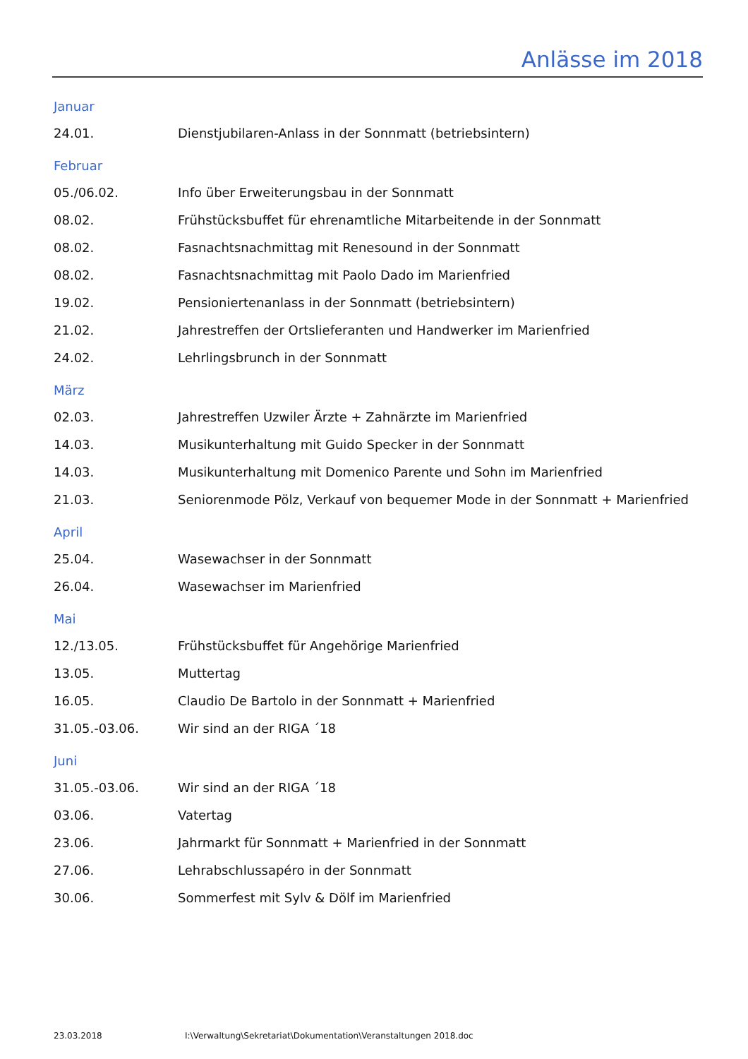Anlässe im 2018
Januar
24.01. Dienstjubilaren-Anlass in der Sonnmatt (betriebsintern)
Februar
05./06.02. Info über Erweiterungsbau in der Sonnmatt
08.02. Frühstücksbuffet für ehrenamtliche Mitarbeitende in der Sonnmatt
08.02. Fasnachtsnachmittag mit Renesound in der Sonnmatt
08.02. Fasnachtsnachmittag mit Paolo Dado im Marienfried
19.02. Pensioniertenanlass in der Sonnmatt (betriebsintern)
21.02. Jahrestreffen der Ortslieferanten und Handwerker im Marienfried
24.02. Lehrlingsbrunch in der Sonnmatt
März
02.03. Jahrestreffen Uzwiler Ärzte + Zahnärzte im Marienfried
14.03. Musikunterhaltung mit Guido Specker in der Sonnmatt
14.03. Musikunterhaltung mit Domenico Parente und Sohn im Marienfried
21.03. Seniorenmode Pölz, Verkauf von bequemer Mode in der Sonnmatt + Marienfried
April
25.04. Wasewachser in der Sonnmatt
26.04. Wasewachser im Marienfried
Mai
12./13.05. Frühstücksbuffet für Angehörige Marienfried
13.05. Muttertag
16.05. Claudio De Bartolo in der Sonnmatt + Marienfried
31.05.-03.06. Wir sind an der RIGA ´18
Juni
31.05.-03.06. Wir sind an der RIGA ´18
03.06. Vatertag
23.06. Jahrmarkt für Sonnmatt + Marienfried in der Sonnmatt
27.06. Lehrabschlussapéro in der Sonnmatt
30.06. Sommerfest mit Sylv & Dölf im Marienfried
23.03.2018 I:\Verwaltung\Sekretariat\Dokumentation\Veranstaltungen 2018.doc